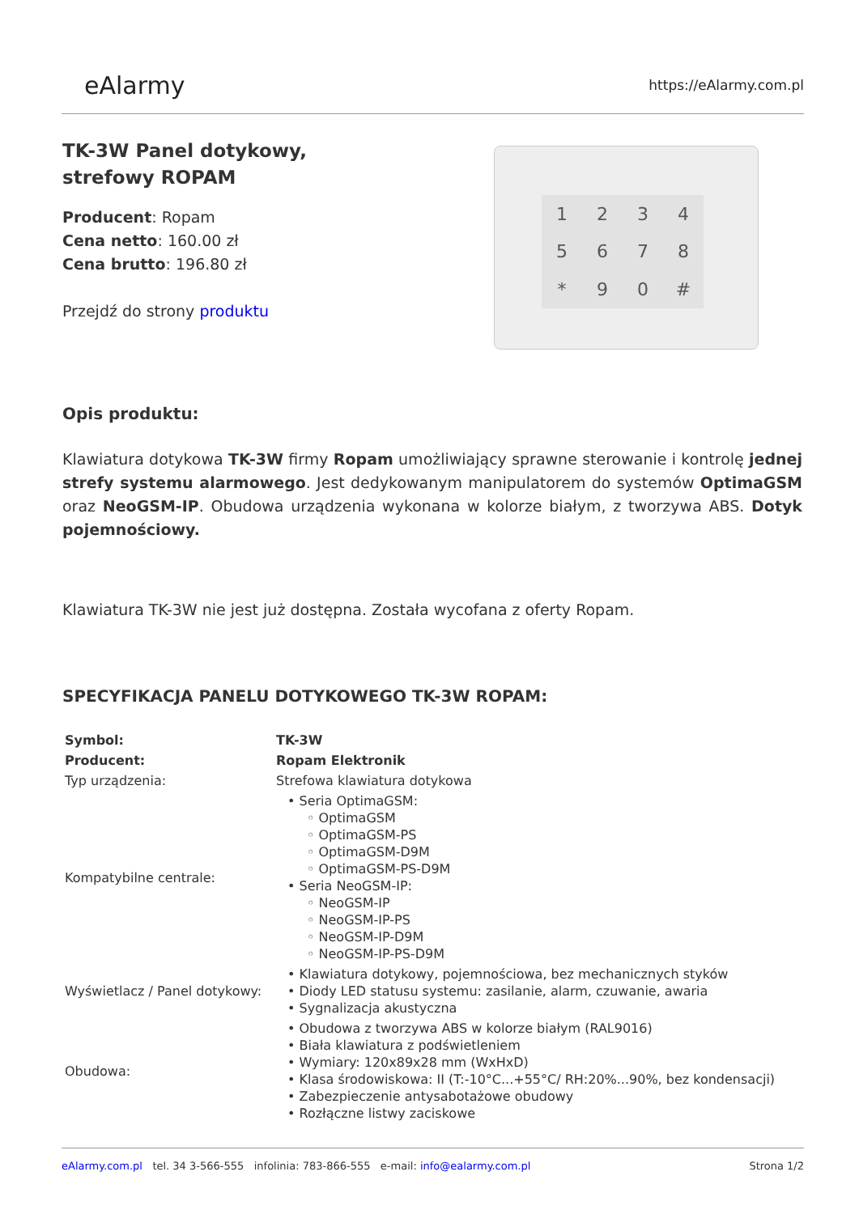eAlarmy
https://eAlarmy.com.pl
12345678 * 90 #
TK-3W Panel dotykowy,
strefowy ROPAM
Producent: Ropam
Cena netto: 160.00 zł
Cena brutto: 196.80 zł
Przejdź do strony produktu
Opis produktu:
Klawiatura dotykowa TK-3W firmy Ropam umożliwiający sprawne sterowanie i kontrolę jednej strefy systemu alarmowego. Jest dedykowanym manipulatorem do systemów OptimaGSM oraz NeoGSM-IP. Obudowa urządzenia wykonana w kolorze białym, z tworzywa ABS. Dotyk pojemnościowy.
Klawiatura TK-3W nie jest już dostępna. Została wycofana z oferty Ropam.
SPECYFIKACJA PANELU DOTYKOWEGO TK-3W ROPAM:
| Symbol: | TK-3W |
| Producent: | Ropam Elektronik |
| Typ urządzenia: | Strefowa klawiatura dotykowa |
| Kompatybilne centrale: | • Seria OptimaGSM: ◦ OptimaGSM ◦ OptimaGSM-PS ◦ OptimaGSM-D9M ◦ OptimaGSM-PS-D9M • Seria NeoGSM-IP: ◦ NeoGSM-IP ◦ NeoGSM-IP-PS ◦ NeoGSM-IP-D9M ◦ NeoGSM-IP-PS-D9M |
| Wyświetlacz / Panel dotykowy: | • Klawiatura dotykowy, pojemnościowa, bez mechanicznych styków • Diody LED statusu systemu: zasilanie, alarm, czuwanie, awaria • Sygnalizacja akustyczna |
| Obudowa: | • Obudowa z tworzywa ABS w kolorze białym (RAL9016) • Biała klawiatura z podświetleniem • Wymiary: 120x89x28 mm (WxHxD) • Klasa środowiskowa: II (T:-10°C...+55°C/ RH:20%...90%, bez kondensacji) • Zabezpieczenie antysabotażowe obudowy • Rozłączne listwy zaciskowe |
eAlarmy.com.pl tel. 34 3-566-555 infolinia: 783-866-555 e-mail: info@ealarmy.com.pl Strona 1/2